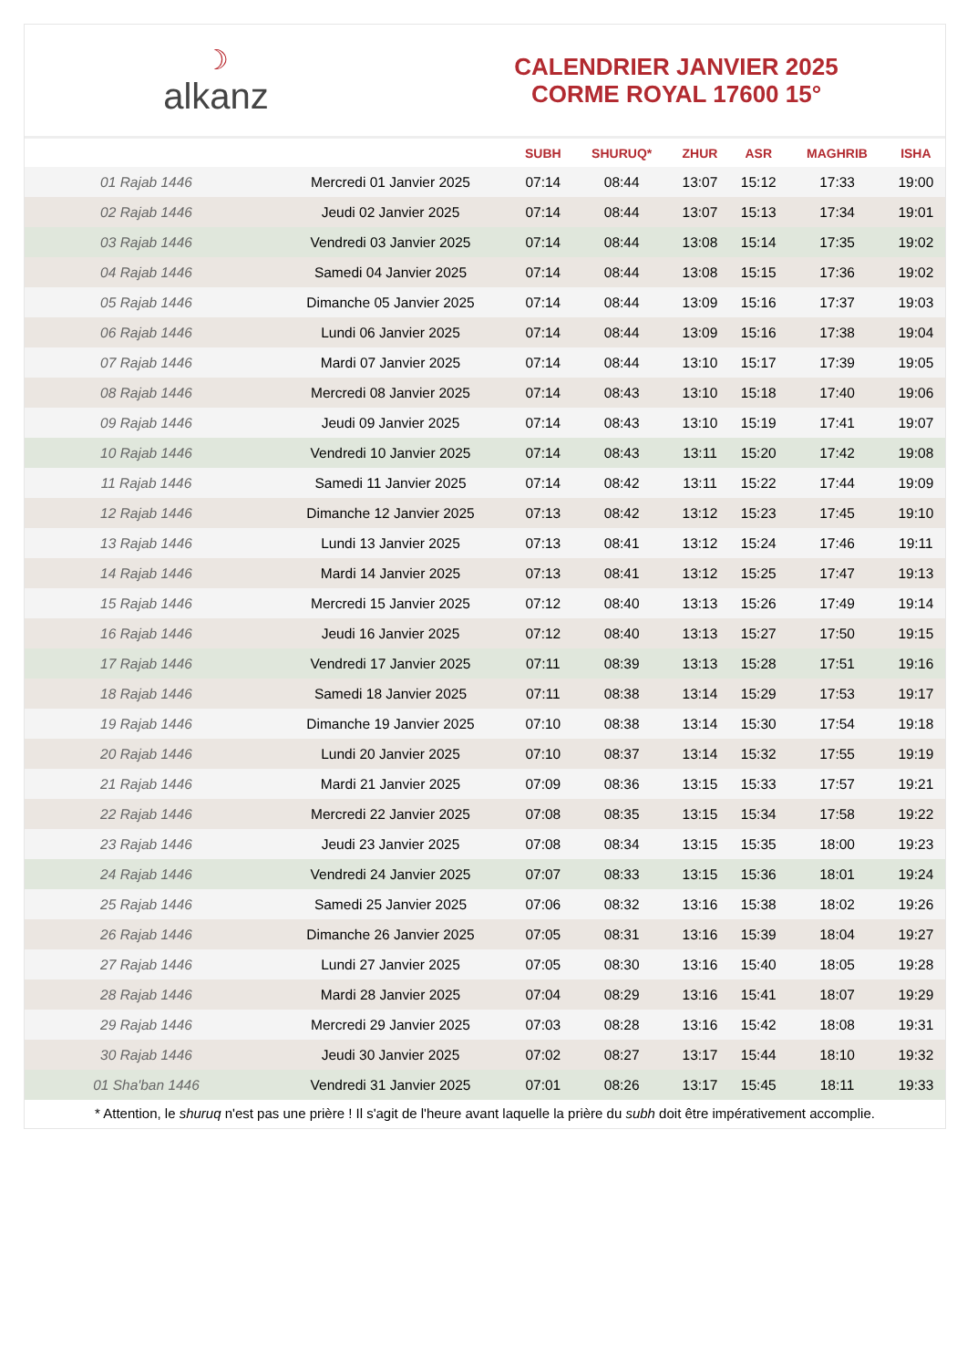☽
alkanz
CALENDRIER JANVIER 2025
CORME ROYAL 17600 15°
| | | SUBH | SHURUQ* | ZHUR | ASR | MAGHRIB | ISHA |
| --- | --- | --- | --- | --- | --- | --- | --- |
| 01 Rajab 1446 | Mercredi 01 Janvier 2025 | 07:14 | 08:44 | 13:07 | 15:12 | 17:33 | 19:00 |
| 02 Rajab 1446 | Jeudi 02 Janvier 2025 | 07:14 | 08:44 | 13:07 | 15:13 | 17:34 | 19:01 |
| 03 Rajab 1446 | Vendredi 03 Janvier 2025 | 07:14 | 08:44 | 13:08 | 15:14 | 17:35 | 19:02 |
| 04 Rajab 1446 | Samedi 04 Janvier 2025 | 07:14 | 08:44 | 13:08 | 15:15 | 17:36 | 19:02 |
| 05 Rajab 1446 | Dimanche 05 Janvier 2025 | 07:14 | 08:44 | 13:09 | 15:16 | 17:37 | 19:03 |
| 06 Rajab 1446 | Lundi 06 Janvier 2025 | 07:14 | 08:44 | 13:09 | 15:16 | 17:38 | 19:04 |
| 07 Rajab 1446 | Mardi 07 Janvier 2025 | 07:14 | 08:44 | 13:10 | 15:17 | 17:39 | 19:05 |
| 08 Rajab 1446 | Mercredi 08 Janvier 2025 | 07:14 | 08:43 | 13:10 | 15:18 | 17:40 | 19:06 |
| 09 Rajab 1446 | Jeudi 09 Janvier 2025 | 07:14 | 08:43 | 13:10 | 15:19 | 17:41 | 19:07 |
| 10 Rajab 1446 | Vendredi 10 Janvier 2025 | 07:14 | 08:43 | 13:11 | 15:20 | 17:42 | 19:08 |
| 11 Rajab 1446 | Samedi 11 Janvier 2025 | 07:14 | 08:42 | 13:11 | 15:22 | 17:44 | 19:09 |
| 12 Rajab 1446 | Dimanche 12 Janvier 2025 | 07:13 | 08:42 | 13:12 | 15:23 | 17:45 | 19:10 |
| 13 Rajab 1446 | Lundi 13 Janvier 2025 | 07:13 | 08:41 | 13:12 | 15:24 | 17:46 | 19:11 |
| 14 Rajab 1446 | Mardi 14 Janvier 2025 | 07:13 | 08:41 | 13:12 | 15:25 | 17:47 | 19:13 |
| 15 Rajab 1446 | Mercredi 15 Janvier 2025 | 07:12 | 08:40 | 13:13 | 15:26 | 17:49 | 19:14 |
| 16 Rajab 1446 | Jeudi 16 Janvier 2025 | 07:12 | 08:40 | 13:13 | 15:27 | 17:50 | 19:15 |
| 17 Rajab 1446 | Vendredi 17 Janvier 2025 | 07:11 | 08:39 | 13:13 | 15:28 | 17:51 | 19:16 |
| 18 Rajab 1446 | Samedi 18 Janvier 2025 | 07:11 | 08:38 | 13:14 | 15:29 | 17:53 | 19:17 |
| 19 Rajab 1446 | Dimanche 19 Janvier 2025 | 07:10 | 08:38 | 13:14 | 15:30 | 17:54 | 19:18 |
| 20 Rajab 1446 | Lundi 20 Janvier 2025 | 07:10 | 08:37 | 13:14 | 15:32 | 17:55 | 19:19 |
| 21 Rajab 1446 | Mardi 21 Janvier 2025 | 07:09 | 08:36 | 13:15 | 15:33 | 17:57 | 19:21 |
| 22 Rajab 1446 | Mercredi 22 Janvier 2025 | 07:08 | 08:35 | 13:15 | 15:34 | 17:58 | 19:22 |
| 23 Rajab 1446 | Jeudi 23 Janvier 2025 | 07:08 | 08:34 | 13:15 | 15:35 | 18:00 | 19:23 |
| 24 Rajab 1446 | Vendredi 24 Janvier 2025 | 07:07 | 08:33 | 13:15 | 15:36 | 18:01 | 19:24 |
| 25 Rajab 1446 | Samedi 25 Janvier 2025 | 07:06 | 08:32 | 13:16 | 15:38 | 18:02 | 19:26 |
| 26 Rajab 1446 | Dimanche 26 Janvier 2025 | 07:05 | 08:31 | 13:16 | 15:39 | 18:04 | 19:27 |
| 27 Rajab 1446 | Lundi 27 Janvier 2025 | 07:05 | 08:30 | 13:16 | 15:40 | 18:05 | 19:28 |
| 28 Rajab 1446 | Mardi 28 Janvier 2025 | 07:04 | 08:29 | 13:16 | 15:41 | 18:07 | 19:29 |
| 29 Rajab 1446 | Mercredi 29 Janvier 2025 | 07:03 | 08:28 | 13:16 | 15:42 | 18:08 | 19:31 |
| 30 Rajab 1446 | Jeudi 30 Janvier 2025 | 07:02 | 08:27 | 13:17 | 15:44 | 18:10 | 19:32 |
| 01 Sha'ban 1446 | Vendredi 31 Janvier 2025 | 07:01 | 08:26 | 13:17 | 15:45 | 18:11 | 19:33 |
* Attention, le shuruq n'est pas une prière ! Il s'agit de l'heure avant laquelle la prière du subh doit être impérativement accomplie.